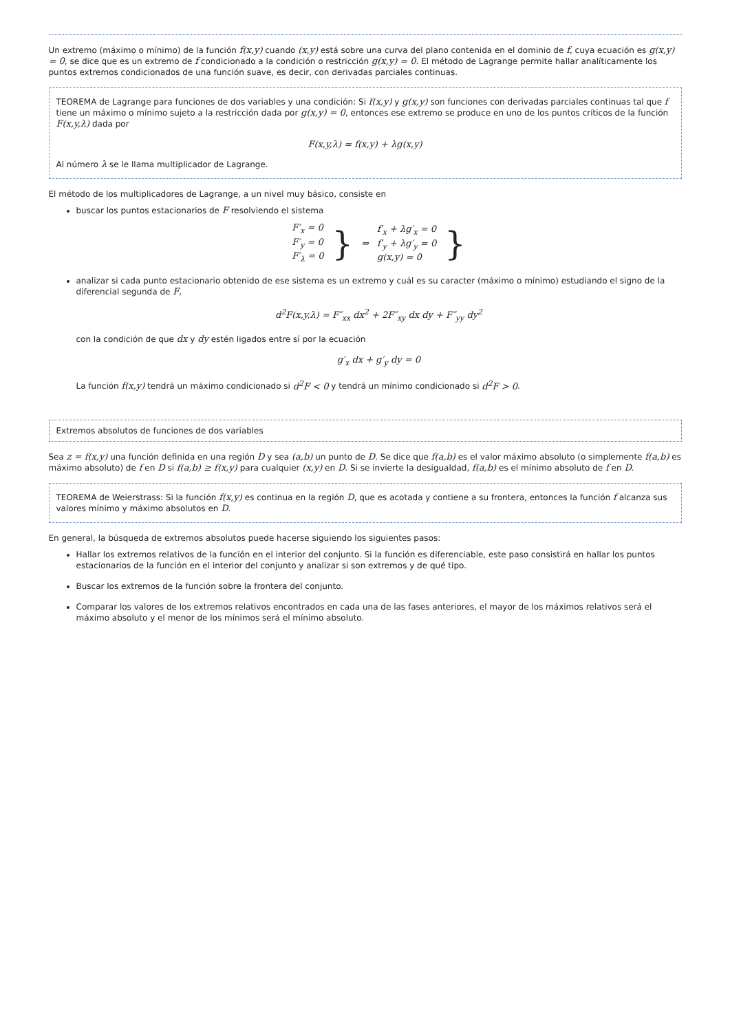Un extremo (máximo o mínimo) de la función f(x,y) cuando (x,y) está sobre una curva del plano contenida en el dominio de f, cuya ecuación es g(x,y) = 0, se dice que es un extremo de f condicionado a la condición o restricción g(x,y) = 0. El método de Lagrange permite hallar analíticamente los puntos extremos condicionados de una función suave, es decir, con derivadas parciales continuas.
TEOREMA de Lagrange para funciones de dos variables y una condición: Si f(x,y) y g(x,y) son funciones con derivadas parciales continuas tal que f tiene un máximo o mínimo sujeto a la restricción dada por g(x,y) = 0, entonces ese extremo se produce en uno de los puntos críticos de la función F(x,y,λ) dada por
F(x,y,λ) = f(x,y) + λg(x,y)
Al número λ se le llama multiplicador de Lagrange.
El método de los multiplicadores de Lagrange, a un nivel muy básico, consiste en
buscar los puntos estacionarios de F resolviendo el sistema
| F′<sub>x</sub> = 0 F′<sub>y</sub> = 0 F′<sub>λ</sub> = 0 | } | ⇒ | f′<sub>x</sub> + λg′<sub>x</sub> = 0 f′<sub>y</sub> + λg′<sub>y</sub> = 0 g(x,y) = 0 | } |
analizar si cada punto estacionario obtenido de ese sistema es un extremo y cuál es su caracter (máximo o mínimo) estudiando el signo de la diferencial segunda de F,
d<sup>2</sup>F(x,y,λ) = F″<sub>xx</sub> dx<sup>2</sup> + 2F″<sub>xy</sub> dx dy + F″<sub>yy</sub> dy<sup>2</sup>
con la condición de que dx y dy estén ligados entre sí por la ecuación
g′<sub>x</sub> dx + g′<sub>y</sub> dy = 0
La función f(x,y) tendrá un máximo condicionado si d<sup>2</sup>F < 0 y tendrá un mínimo condicionado si d<sup>2</sup>F > 0.
Extremos absolutos de funciones de dos variables
Sea z = f(x,y) una función definida en una región D y sea (a,b) un punto de D. Se dice que f(a,b) es el valor máximo absoluto (o simplemente f(a,b) es máximo absoluto) de f en D si f(a,b) ≥ f(x,y) para cualquier (x,y) en D. Si se invierte la desigualdad, f(a,b) es el mínimo absoluto de f en D.
TEOREMA de Weierstrass: Si la función f(x,y) es continua en la región D, que es acotada y contiene a su frontera, entonces la función f alcanza sus valores mínimo y máximo absolutos en D.
En general, la búsqueda de extremos absolutos puede hacerse siguiendo los siguientes pasos:
Hallar los extremos relativos de la función en el interior del conjunto. Si la función es diferenciable, este paso consistirá en hallar los puntos estacionarios de la función en el interior del conjunto y analizar si son extremos y de qué tipo.
Buscar los extremos de la función sobre la frontera del conjunto.
Comparar los valores de los extremos relativos encontrados en cada una de las fases anteriores, el mayor de los máximos relativos será el máximo absoluto y el menor de los mínimos será el mínimo absoluto.